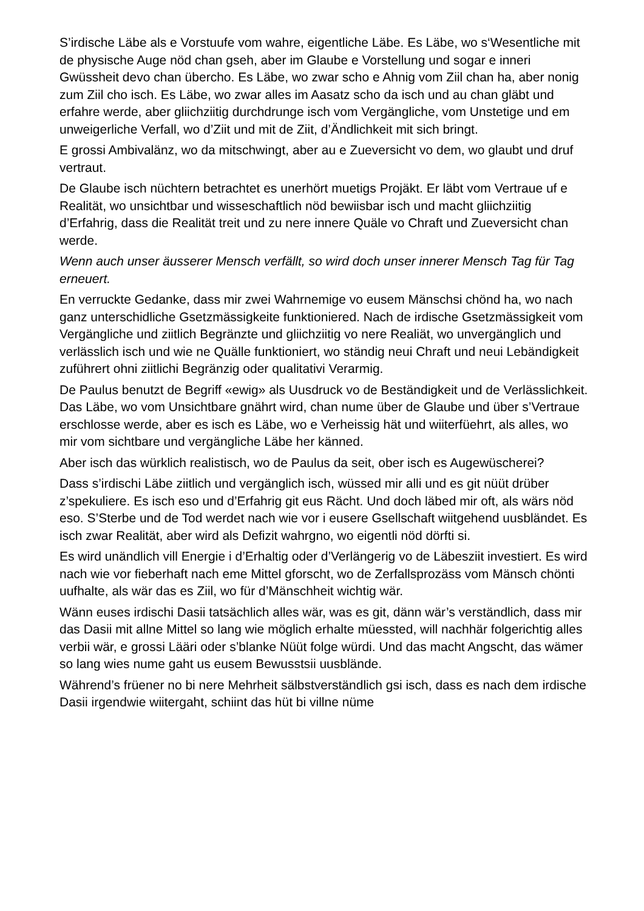S’irdische Läbe als e Vorstuufe vom wahre, eigentliche Läbe. Es Läbe, wo s‘Wesentliche mit de physische Auge nöd chan gseh, aber im Glaube e Vorstellung und sogar e inneri Gwüssheit devo chan übercho. Es Läbe, wo zwar scho e Ahnig vom Ziil chan ha, aber nonig zum Ziil cho isch. Es Läbe, wo zwar alles im Aasatz scho da isch und au chan gläbt und erfahre werde, aber gliichziitig durchdrunge isch vom Vergängliche, vom Unstetige und em unweigerliche Verfall, wo d’Ziit und mit de Ziit, d’Ändlichkeit mit sich bringt.
E grossi Ambivalänz, wo da mitschwingt, aber au e Zueversicht vo dem, wo glaubt und druf vertraut.
De Glaube isch nüchtern betrachtet es unerhört muetigs Projäkt. Er läbt vom Vertraue uf e Realität, wo unsichtbar und wisseschaftlich nöd bewiisbar isch und macht gliichziitig d’Erfahrig, dass die Realität treit und zu nere innere Quäle vo Chraft und Zueversicht chan werde.
Wenn auch unser äusserer Mensch verfällt, so wird doch unser innerer Mensch Tag für Tag erneuert.
En verruckte Gedanke, dass mir zwei Wahrnemige vo eusem Mänschsi chönd ha, wo nach ganz unterschidliche Gsetzmässigkeite funktioniered. Nach de irdische Gsetzmässigkeit vom Vergängliche und ziitlich Begränzte und gliichziitig vo nere Realiät, wo unvergänglich und verlässlich isch und wie ne Quälle funktioniert, wo ständig neui Chraft und neui Lebändigkeit zuführert ohni ziitlichi Begränzig oder qualitativi Verarmig.
De Paulus benutzt de Begriff «ewig» als Uusdruck vo de Beständigkeit und de Verlässlichkeit. Das Läbe, wo vom Unsichtbare gnährt wird, chan nume über de Glaube und über s’Vertraue erschlosse werde, aber es isch es Läbe, wo e Verheissig hät und wiiterfüehrt, als alles, wo mir vom sichtbare und vergängliche Läbe her känned.
Aber isch das würklich realistisch, wo de Paulus da seit, ober isch es Augewüscherei?
Dass s’irdischi Läbe ziitlich und vergänglich isch, wüssed mir alli und es git nüüt drüber z’spekuliere. Es isch eso und d’Erfahrig git eus Rächt. Und doch läbed mir oft, als wärs nöd eso. S’Sterbe und de Tod werdet nach wie vor i eusere Gsellschaft wiitgehend uusbländet. Es isch zwar Realität, aber wird als Defizit wahrgno, wo eigentli nöd dörfti si.
Es wird unändlich vill Energie i d’Erhaltig oder d’Verlängerig vo de Läbesziit investiert. Es wird nach wie vor fieberhaft nach eme Mittel gforscht, wo de Zerfallsprozäss vom Mänsch chönti uufhalte, als wär das es Ziil, wo für d’Mänschheit wichtig wär.
Wänn euses irdischi Dasii tatsächlich alles wär, was es git, dänn wär’s verständlich, dass mir das Dasii mit allne Mittel so lang wie möglich erhalte müessted, will nachhär folgerichtig alles verbii wär, e grossi Lääri oder s’blanke Nüüt folge würdi. Und das macht Angscht, das wämer so lang wies nume gaht us eusem Bewusstsii uusblände.
Während’s früener no bi nere Mehrheit sälbstverständlich gsi isch, dass es nach dem irdische Dasii irgendwie wiitergaht, schiint das hüt bi villne nüme